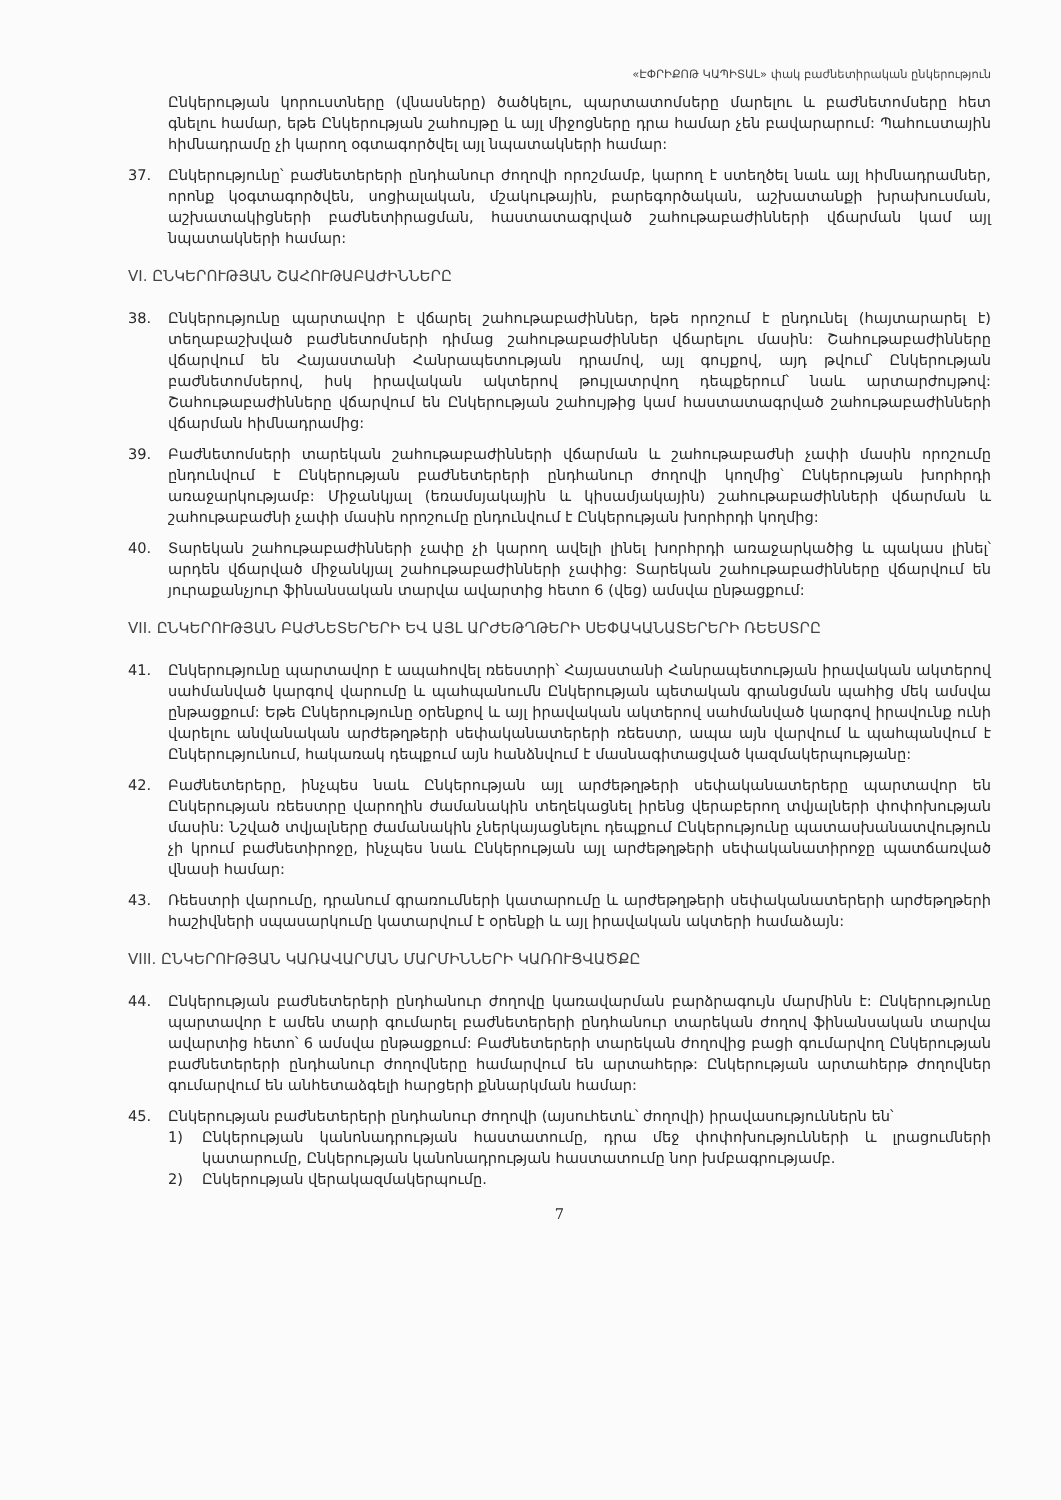«ԷՓՐԻՔՈԹ ԿԱՊԻՏԱԼ» փակ բաժնետիրական ընկերություն
Ընկերության կորուստները (վնասները) ծածկելու, պարտատոմսերը մարելու և բաժնետոմսերը հետ գնելու համար, եթե Ընկերության շահույթը և այլ միջոցները դրա համար չեն բավարարում: Պահուստային հիմնադրամը չի կարող օգտագործվել այլ նպատակների համար:
37. Ընկերությունը՝ բաժնետերերի ընդհանուր ժողովի որոշմամբ, կարող է ստեղծել նաև այլ հիմնադրամներ, որոնք կօգտագործվեն, սոցիալական, մշակութային, բարեգործական, աշխատանքի խրախուսման, աշխատակիցների բաժնետիրացման, հաստատագրված շահութաբաժինների վճարման կամ այլ նպատակների համար:
VI. ԸՆԿԵՐՈՒԹՅԱՆ ՇԱՀՈՒԹԱԲԱԺԻՆՆԵՐԸ
38. Ընկերությունը պարտավոր է վճարել շահութաբաժիններ, եթե որոշում է ընդունել (հայտարարել է) տեղաբաշխված բաժնետոմսերի դիմաց շահութաբաժիններ վճարելու մասին: Շահութաբաժինները վճարվում են Հայաստանի Հանրապետության դրամով, այլ գույքով, այդ թվում՝ Ընկերության բաժնետոմսերով, իսկ իրավական ակտերով թույլատրվող դեպքերում՝ նաև արտարժույթով: Շահութաբաժինները վճարվում են Ընկերության շահույթից կամ հաստատագրված շահութաբաժինների վճարման հիմնադրամից:
39. Բաժնետոմսերի տարեկան շահութաբաժինների վճարման և շահութաբաժնի չափի մասին որոշումը ընդունվում է Ընկերության բաժնետերերի ընդհանուր ժողովի կողմից՝ Ընկերության խորհրդի առաջարկությամբ: Միջանկյալ (եռամսյակային և կիսամյակային) շահութաբաժինների վճարման և շահութաբաժնի չափի մասին որոշումը ընդունվում է Ընկերության խորհրդի կողմից:
40. Տարեկան շահութաբաժինների չափը չի կարող ավելի լինել խորհրդի առաջարկածից և պակաս լինել՝ արդեն վճարված միջանկյալ շահութաբաժինների չափից: Տարեկան շահութաբաժինները վճարվում են յուրաքանչյուր ֆինանսական տարվա ավարտից հետո 6 (վեց) ամսվա ընթացքում:
VII. ԸՆԿԵՐՈՒԹՅԱՆ ԲԱԺՆԵՏԵՐԵՐԻ ԵՎ ԱՅԼ ԱՐԺԵԹՂԹԵՐԻ ՍԵՓԱԿԱՆԱՏԵՐԵՐԻ ՌԵԵՍՏՐԸ
41. Ընկերությունը պարտավոր է ապահովել ռեեստրի՝ Հայաստանի Հանրապետության իրավական ակտերով սահմանված կարգով վարումը և պահպանումն Ընկերության պետական գրանցման պահից մեկ ամսվա ընթացքում: Եթե Ընկերությունը օրենքով և այլ իրավական ակտերով սահմանված կարգով իրավունք ունի վարելու անվանական արժեթղթերի սեփականատերերի ռեեստր, ապա այն վարվում և պահպանվում է Ընկերությունում, հակառակ դեպքում այն հանձնվում է մասնագիտացված կազմակերպությանը:
42. Բաժնետերերը, ինչպես նաև Ընկերության այլ արժեթղթերի սեփականատերերը պարտավոր են Ընկերության ռեեստրը վարողին ժամանակին տեղեկացնել իրենց վերաբերող տվյալների փոփոխության մասին: Նշված տվյալները ժամանակին չներկայացնելու դեպքում Ընկերությունը պատասխանատվություն չի կրում բաժնետիրոջը, ինչպես նաև Ընկերության այլ արժեթղթերի սեփականատիրոջը պատճառված վնասի համար:
43. Ռեեստրի վարումը, դրանում գրառումների կատարումը և արժեթղթերի սեփականատերերի արժեթղթերի հաշիվների սպասարկումը կատարվում է օրենքի և այլ իրավական ակտերի համաձայն:
VIII. ԸՆԿԵՐՈՒԹՅԱՆ ԿԱՌԱՎԱՐՄԱՆ ՄԱՐՄԻՆՆԵՐԻ ԿԱՌՈՒՑՎԱԾՔԸ
44. Ընկերության բաժնետերերի ընդհանուր ժողովը կառավարման բարձրագույն մարմինն է: Ընկերությունը պարտավոր է ամեն տարի գումարել բաժնետերերի ընդհանուր տարեկան ժողով ֆինանսական տարվա ավարտից հետո՝ 6 ամսվա ընթացքում: Բաժնետերերի տարեկան ժողովից բացի գումարվող Ընկերության բաժնետերերի ընդհանուր ժողովները համարվում են արտահերթ: Ընկերության արտահերթ ժողովներ գումարվում են անհետաձգելի հարցերի քննարկման համար:
45. Ընկերության բաժնետերերի ընդհանուր ժողովի (այսուհետև՝ ժողովի) իրավասություններն են՝
1) Ընկերության կանոնադրության հաստատումը, դրա մեջ փոփոխությունների և լրացումների կատարումը, Ընկերության կանոնադրության հաստատումը նոր խմբագրությամբ.
2) Ընկերության վերակազմակերպումը.
7